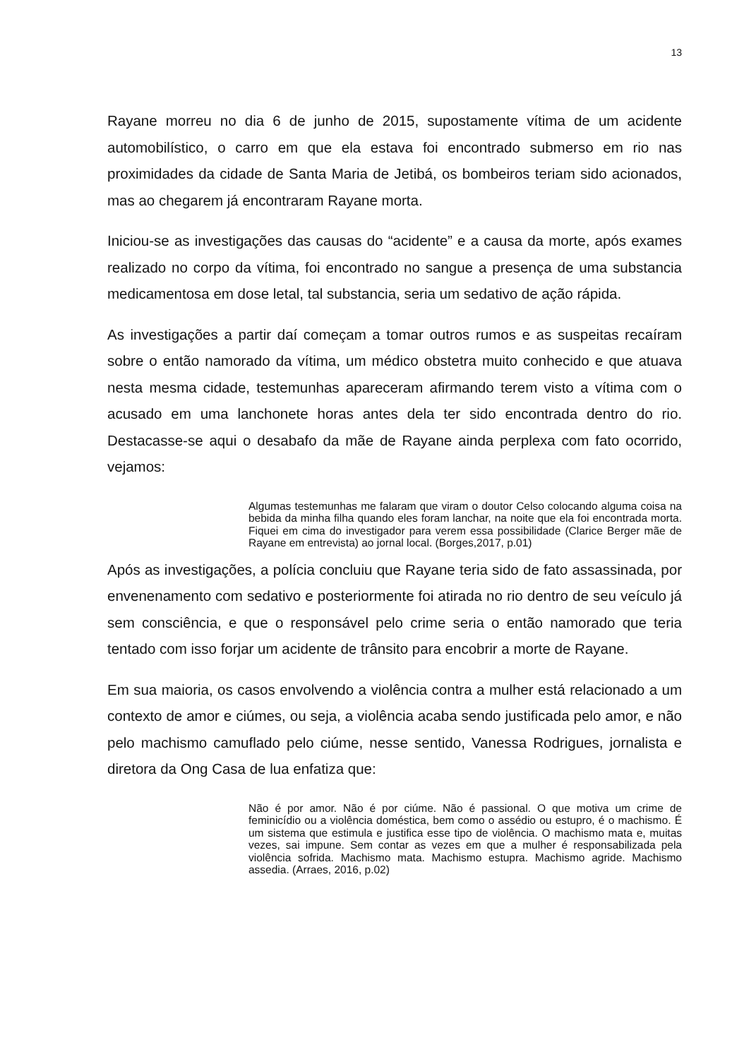13
Rayane morreu no dia 6 de junho de 2015, supostamente vítima de um acidente automobilístico, o carro em que ela estava foi encontrado submerso em rio nas proximidades da cidade de Santa Maria de Jetibá, os bombeiros teriam sido acionados, mas ao chegarem já encontraram Rayane morta.
Iniciou-se as investigações das causas do “acidente” e a causa da morte, após exames realizado no corpo da vítima, foi encontrado no sangue a presença de uma substancia medicamentosa em dose letal, tal substancia, seria um sedativo de ação rápida.
As investigações a partir daí começam a tomar outros rumos e as suspeitas recaíram sobre o então namorado da vítima, um médico obstetra muito conhecido e que atuava nesta mesma cidade, testemunhas apareceram afirmando terem visto a vítima com o acusado em uma lanchonete horas antes dela ter sido encontrada dentro do rio. Destacasse-se aqui o desabafo da mãe de Rayane ainda perplexa com fato ocorrido, vejamos:
Algumas testemunhas me falaram que viram o doutor Celso colocando alguma coisa na bebida da minha filha quando eles foram lanchar, na noite que ela foi encontrada morta. Fiquei em cima do investigador para verem essa possibilidade (Clarice Berger mãe de Rayane em entrevista) ao jornal local. (Borges,2017, p.01)
Após as investigações, a polícia concluiu que Rayane teria sido de fato assassinada, por envenenamento com sedativo e posteriormente foi atirada no rio dentro de seu veículo já sem consciência, e que o responsável pelo crime seria o então namorado que teria tentado com isso forjar um acidente de trânsito para encobrir a morte de Rayane.
Em sua maioria, os casos envolvendo a violência contra a mulher está relacionado a um contexto de amor e ciúmes, ou seja, a violência acaba sendo justificada pelo amor, e não pelo machismo camuflado pelo ciúme, nesse sentido, Vanessa Rodrigues, jornalista e diretora da Ong Casa de lua enfatiza que:
Não é por amor. Não é por ciúme. Não é passional. O que motiva um crime de feminicídio ou a violência doméstica, bem como o assédio ou estupro, é o machismo. É um sistema que estimula e justifica esse tipo de violência. O machismo mata e, muitas vezes, sai impune. Sem contar as vezes em que a mulher é responsabilizada pela violência sofrida. Machismo mata. Machismo estupra. Machismo agride. Machismo assedia. (Arraes, 2016, p.02)